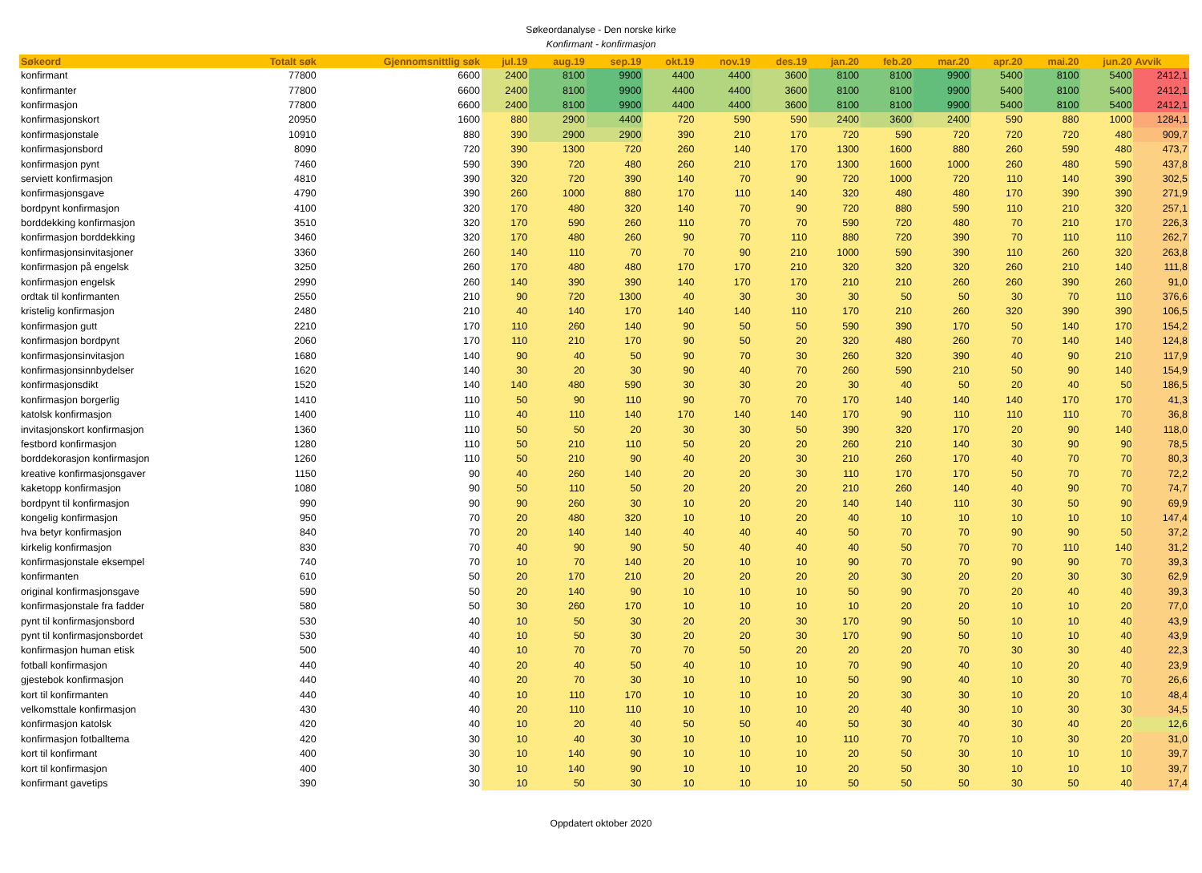Søkeordanalyse - Den norske kirke
Konfirmant - konfirmasjon
| Søkeord | Totalt søk | Gjennomsnittlig søk | jul.19 | aug.19 | sep.19 | okt.19 | nov.19 | des.19 | jan.20 | feb.20 | mar.20 | apr.20 | mai.20 | jun.20 | Avvik |
| --- | --- | --- | --- | --- | --- | --- | --- | --- | --- | --- | --- | --- | --- | --- | --- |
| konfirmant | 77800 | 6600 | 2400 | 8100 | 9900 | 4400 | 4400 | 3600 | 8100 | 8100 | 9900 | 5400 | 8100 | 5400 | 2412,1 |
| konfirmanter | 77800 | 6600 | 2400 | 8100 | 9900 | 4400 | 4400 | 3600 | 8100 | 8100 | 9900 | 5400 | 8100 | 5400 | 2412,1 |
| konfirmasjon | 77800 | 6600 | 2400 | 8100 | 9900 | 4400 | 4400 | 3600 | 8100 | 8100 | 9900 | 5400 | 8100 | 5400 | 2412,1 |
| konfirmasjonskort | 20950 | 1600 | 880 | 2900 | 4400 | 720 | 590 | 590 | 2400 | 3600 | 2400 | 590 | 880 | 1000 | 1284,1 |
| konfirmasjonstale | 10910 | 880 | 390 | 2900 | 2900 | 390 | 210 | 170 | 720 | 590 | 720 | 720 | 720 | 480 | 909,7 |
| konfirmasjonsbord | 8090 | 720 | 390 | 1300 | 720 | 260 | 140 | 170 | 1300 | 1600 | 880 | 260 | 590 | 480 | 473,7 |
| konfirmasjon pynt | 7460 | 590 | 390 | 720 | 480 | 260 | 210 | 170 | 1300 | 1600 | 1000 | 260 | 480 | 590 | 437,8 |
| serviett konfirmasjon | 4810 | 390 | 320 | 720 | 390 | 140 | 70 | 90 | 720 | 1000 | 720 | 110 | 140 | 390 | 302,5 |
| konfirmasjonsgave | 4790 | 390 | 260 | 1000 | 880 | 170 | 110 | 140 | 320 | 480 | 480 | 170 | 390 | 390 | 271,9 |
| bordpynt konfirmasjon | 4100 | 320 | 170 | 480 | 320 | 140 | 70 | 90 | 720 | 880 | 590 | 110 | 210 | 320 | 257,1 |
| borddekking konfirmasjon | 3510 | 320 | 170 | 590 | 260 | 110 | 70 | 70 | 590 | 720 | 480 | 70 | 210 | 170 | 226,3 |
| konfirmasjon borddekking | 3460 | 320 | 170 | 480 | 260 | 90 | 70 | 110 | 880 | 720 | 390 | 70 | 110 | 110 | 262,7 |
| konfirmasjonsinvitasjoner | 3360 | 260 | 140 | 110 | 70 | 70 | 90 | 210 | 1000 | 590 | 390 | 110 | 260 | 320 | 263,8 |
| konfirmasjon på engelsk | 3250 | 260 | 170 | 480 | 480 | 170 | 170 | 210 | 320 | 320 | 320 | 260 | 210 | 140 | 111,8 |
| konfirmasjon engelsk | 2990 | 260 | 140 | 390 | 390 | 140 | 170 | 170 | 210 | 210 | 260 | 260 | 390 | 260 | 91,0 |
| ordtak til konfirmanten | 2550 | 210 | 90 | 720 | 1300 | 40 | 30 | 30 | 30 | 50 | 50 | 30 | 70 | 110 | 376,6 |
| kristelig konfirmasjon | 2480 | 210 | 40 | 140 | 170 | 140 | 140 | 110 | 170 | 210 | 260 | 320 | 390 | 390 | 106,5 |
| konfirmasjon gutt | 2210 | 170 | 110 | 260 | 140 | 90 | 50 | 50 | 590 | 390 | 170 | 50 | 140 | 170 | 154,2 |
| konfirmasjon bordpynt | 2060 | 170 | 110 | 210 | 170 | 90 | 50 | 20 | 320 | 480 | 260 | 70 | 140 | 140 | 124,8 |
| konfirmasjonsinvitasjon | 1680 | 140 | 90 | 40 | 50 | 90 | 70 | 30 | 260 | 320 | 390 | 40 | 90 | 210 | 117,9 |
| konfirmasjonsinnbydelser | 1620 | 140 | 30 | 20 | 30 | 90 | 40 | 70 | 260 | 590 | 210 | 50 | 90 | 140 | 154,9 |
| konfirmasjonsdikt | 1520 | 140 | 140 | 480 | 590 | 30 | 30 | 20 | 30 | 40 | 50 | 20 | 40 | 50 | 186,5 |
| konfirmasjon borgerlig | 1410 | 110 | 50 | 90 | 110 | 90 | 70 | 70 | 170 | 140 | 140 | 140 | 170 | 170 | 41,3 |
| katolsk konfirmasjon | 1400 | 110 | 40 | 110 | 140 | 170 | 140 | 140 | 170 | 90 | 110 | 110 | 110 | 70 | 36,8 |
| invitasjonskort konfirmasjon | 1360 | 110 | 50 | 50 | 20 | 30 | 30 | 50 | 390 | 320 | 170 | 20 | 90 | 140 | 118,0 |
| festbord konfirmasjon | 1280 | 110 | 50 | 210 | 110 | 50 | 20 | 20 | 260 | 210 | 140 | 30 | 90 | 90 | 78,5 |
| borddekorasjon konfirmasjon | 1260 | 110 | 50 | 210 | 90 | 40 | 20 | 30 | 210 | 260 | 170 | 40 | 70 | 70 | 80,3 |
| kreative konfirmasjonsgaver | 1150 | 90 | 40 | 260 | 140 | 20 | 20 | 30 | 110 | 170 | 170 | 50 | 70 | 70 | 72,2 |
| kaketopp konfirmasjon | 1080 | 90 | 50 | 110 | 50 | 20 | 20 | 20 | 210 | 260 | 140 | 40 | 90 | 70 | 74,7 |
| bordpynt til konfirmasjon | 990 | 90 | 90 | 260 | 30 | 10 | 20 | 20 | 140 | 140 | 110 | 30 | 50 | 90 | 69,9 |
| kongelig konfirmasjon | 950 | 70 | 20 | 480 | 320 | 10 | 10 | 20 | 40 | 10 | 10 | 10 | 10 | 10 | 147,4 |
| hva betyr konfirmasjon | 840 | 70 | 20 | 140 | 140 | 40 | 40 | 40 | 50 | 70 | 70 | 90 | 90 | 50 | 37,2 |
| kirkelig konfirmasjon | 830 | 70 | 40 | 90 | 90 | 50 | 40 | 40 | 40 | 50 | 70 | 70 | 110 | 140 | 31,2 |
| konfirmasjonstale eksempel | 740 | 70 | 10 | 70 | 140 | 20 | 10 | 10 | 90 | 70 | 70 | 90 | 90 | 70 | 39,3 |
| konfirmanten | 610 | 50 | 20 | 170 | 210 | 20 | 20 | 20 | 20 | 30 | 20 | 20 | 30 | 30 | 62,9 |
| original konfirmasjonsgave | 590 | 50 | 20 | 140 | 90 | 10 | 10 | 10 | 50 | 90 | 70 | 20 | 40 | 40 | 39,3 |
| konfirmasjonstale fra fadder | 580 | 50 | 30 | 260 | 170 | 10 | 10 | 10 | 10 | 20 | 20 | 10 | 10 | 20 | 77,0 |
| pynt til konfirmasjonsbord | 530 | 40 | 10 | 50 | 30 | 20 | 20 | 30 | 170 | 90 | 50 | 10 | 10 | 40 | 43,9 |
| pynt til konfirmasjonsbordet | 530 | 40 | 10 | 50 | 30 | 20 | 20 | 30 | 170 | 90 | 50 | 10 | 10 | 40 | 43,9 |
| konfirmasjon human etisk | 500 | 40 | 10 | 70 | 70 | 70 | 50 | 20 | 20 | 20 | 70 | 30 | 30 | 40 | 22,3 |
| fotball konfirmasjon | 440 | 40 | 20 | 40 | 50 | 40 | 10 | 10 | 70 | 90 | 40 | 10 | 20 | 40 | 23,9 |
| gjestebok konfirmasjon | 440 | 40 | 20 | 70 | 30 | 10 | 10 | 10 | 50 | 90 | 40 | 10 | 30 | 70 | 26,6 |
| kort til konfirmanten | 440 | 40 | 10 | 110 | 170 | 10 | 10 | 10 | 20 | 30 | 30 | 10 | 20 | 10 | 48,4 |
| velkomsttale konfirmasjon | 430 | 40 | 20 | 110 | 110 | 10 | 10 | 10 | 20 | 40 | 30 | 10 | 30 | 30 | 34,5 |
| konfirmasjon katolsk | 420 | 40 | 10 | 20 | 40 | 50 | 50 | 40 | 50 | 30 | 40 | 30 | 40 | 20 | 12,6 |
| konfirmasjon fotballtema | 420 | 30 | 10 | 40 | 30 | 10 | 10 | 10 | 110 | 70 | 70 | 10 | 30 | 20 | 31,0 |
| kort til konfirmant | 400 | 30 | 10 | 140 | 90 | 10 | 10 | 10 | 20 | 50 | 30 | 10 | 10 | 10 | 39,7 |
| kort til konfirmasjon | 400 | 30 | 10 | 140 | 90 | 10 | 10 | 10 | 20 | 50 | 30 | 10 | 10 | 10 | 39,7 |
| konfirmant gavetips | 390 | 30 | 10 | 50 | 30 | 10 | 10 | 10 | 50 | 50 | 50 | 30 | 50 | 40 | 17,4 |
Oppdatert oktober 2020